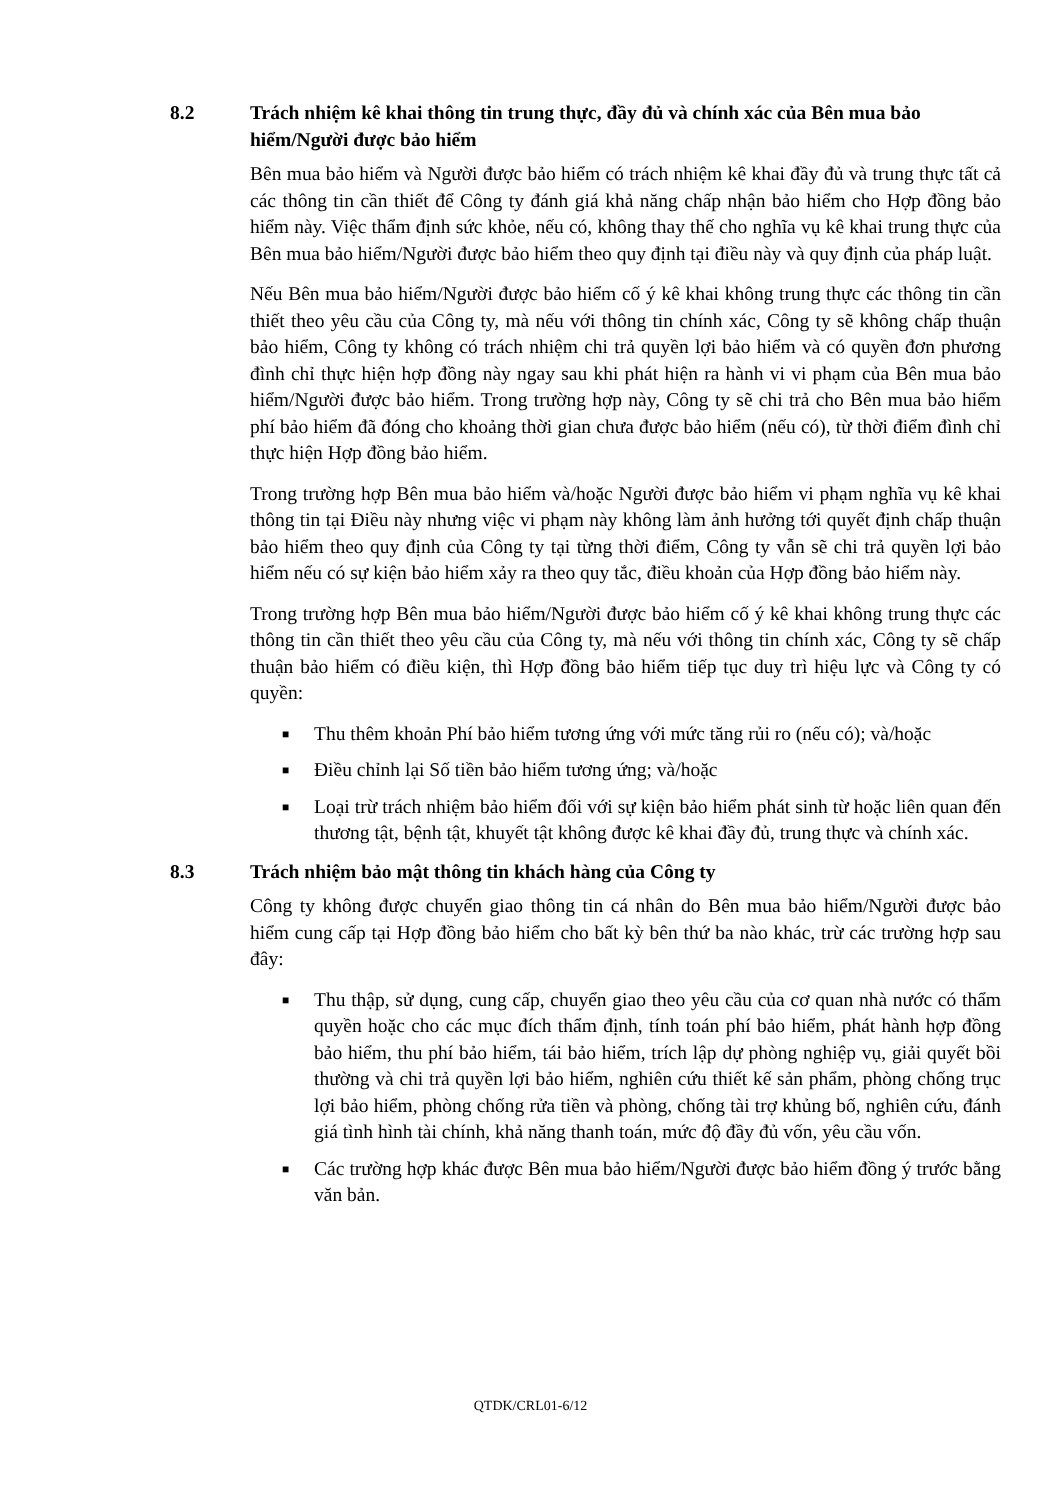8.2 Trách nhiệm kê khai thông tin trung thực, đầy đủ và chính xác của Bên mua bảo hiểm/Người được bảo hiểm
Bên mua bảo hiểm và Người được bảo hiểm có trách nhiệm kê khai đầy đủ và trung thực tất cả các thông tin cần thiết để Công ty đánh giá khả năng chấp nhận bảo hiểm cho Hợp đồng bảo hiểm này. Việc thẩm định sức khỏe, nếu có, không thay thế cho nghĩa vụ kê khai trung thực của Bên mua bảo hiểm/Người được bảo hiểm theo quy định tại điều này và quy định của pháp luật.
Nếu Bên mua bảo hiểm/Người được bảo hiểm cố ý kê khai không trung thực các thông tin cần thiết theo yêu cầu của Công ty, mà nếu với thông tin chính xác, Công ty sẽ không chấp thuận bảo hiểm, Công ty không có trách nhiệm chi trả quyền lợi bảo hiểm và có quyền đơn phương đình chỉ thực hiện hợp đồng này ngay sau khi phát hiện ra hành vi vi phạm của Bên mua bảo hiểm/Người được bảo hiểm. Trong trường hợp này, Công ty sẽ chi trả cho Bên mua bảo hiểm phí bảo hiểm đã đóng cho khoảng thời gian chưa được bảo hiểm (nếu có), từ thời điểm đình chỉ thực hiện Hợp đồng bảo hiểm.
Trong trường hợp Bên mua bảo hiểm và/hoặc Người được bảo hiểm vi phạm nghĩa vụ kê khai thông tin tại Điều này nhưng việc vi phạm này không làm ảnh hưởng tới quyết định chấp thuận bảo hiểm theo quy định của Công ty tại từng thời điểm, Công ty vẫn sẽ chi trả quyền lợi bảo hiểm nếu có sự kiện bảo hiểm xảy ra theo quy tắc, điều khoản của Hợp đồng bảo hiểm này.
Trong trường hợp Bên mua bảo hiểm/Người được bảo hiểm cố ý kê khai không trung thực các thông tin cần thiết theo yêu cầu của Công ty, mà nếu với thông tin chính xác, Công ty sẽ chấp thuận bảo hiểm có điều kiện, thì Hợp đồng bảo hiểm tiếp tục duy trì hiệu lực và Công ty có quyền:
■ Thu thêm khoản Phí bảo hiểm tương ứng với mức tăng rủi ro (nếu có); và/hoặc
■ Điều chỉnh lại Số tiền bảo hiểm tương ứng; và/hoặc
■ Loại trừ trách nhiệm bảo hiểm đối với sự kiện bảo hiểm phát sinh từ hoặc liên quan đến thương tật, bệnh tật, khuyết tật không được kê khai đầy đủ, trung thực và chính xác.
8.3 Trách nhiệm bảo mật thông tin khách hàng của Công ty
Công ty không được chuyển giao thông tin cá nhân do Bên mua bảo hiểm/Người được bảo hiểm cung cấp tại Hợp đồng bảo hiểm cho bất kỳ bên thứ ba nào khác, trừ các trường hợp sau đây:
■ Thu thập, sử dụng, cung cấp, chuyển giao theo yêu cầu của cơ quan nhà nước có thẩm quyền hoặc cho các mục đích thẩm định, tính toán phí bảo hiểm, phát hành hợp đồng bảo hiểm, thu phí bảo hiểm, tái bảo hiểm, trích lập dự phòng nghiệp vụ, giải quyết bồi thường và chi trả quyền lợi bảo hiểm, nghiên cứu thiết kế sản phẩm, phòng chống trục lợi bảo hiểm, phòng chống rửa tiền và phòng, chống tài trợ khủng bố, nghiên cứu, đánh giá tình hình tài chính, khả năng thanh toán, mức độ đầy đủ vốn, yêu cầu vốn.
■ Các trường hợp khác được Bên mua bảo hiểm/Người được bảo hiểm đồng ý trước bằng văn bản.
QTDK/CRL01-6/12